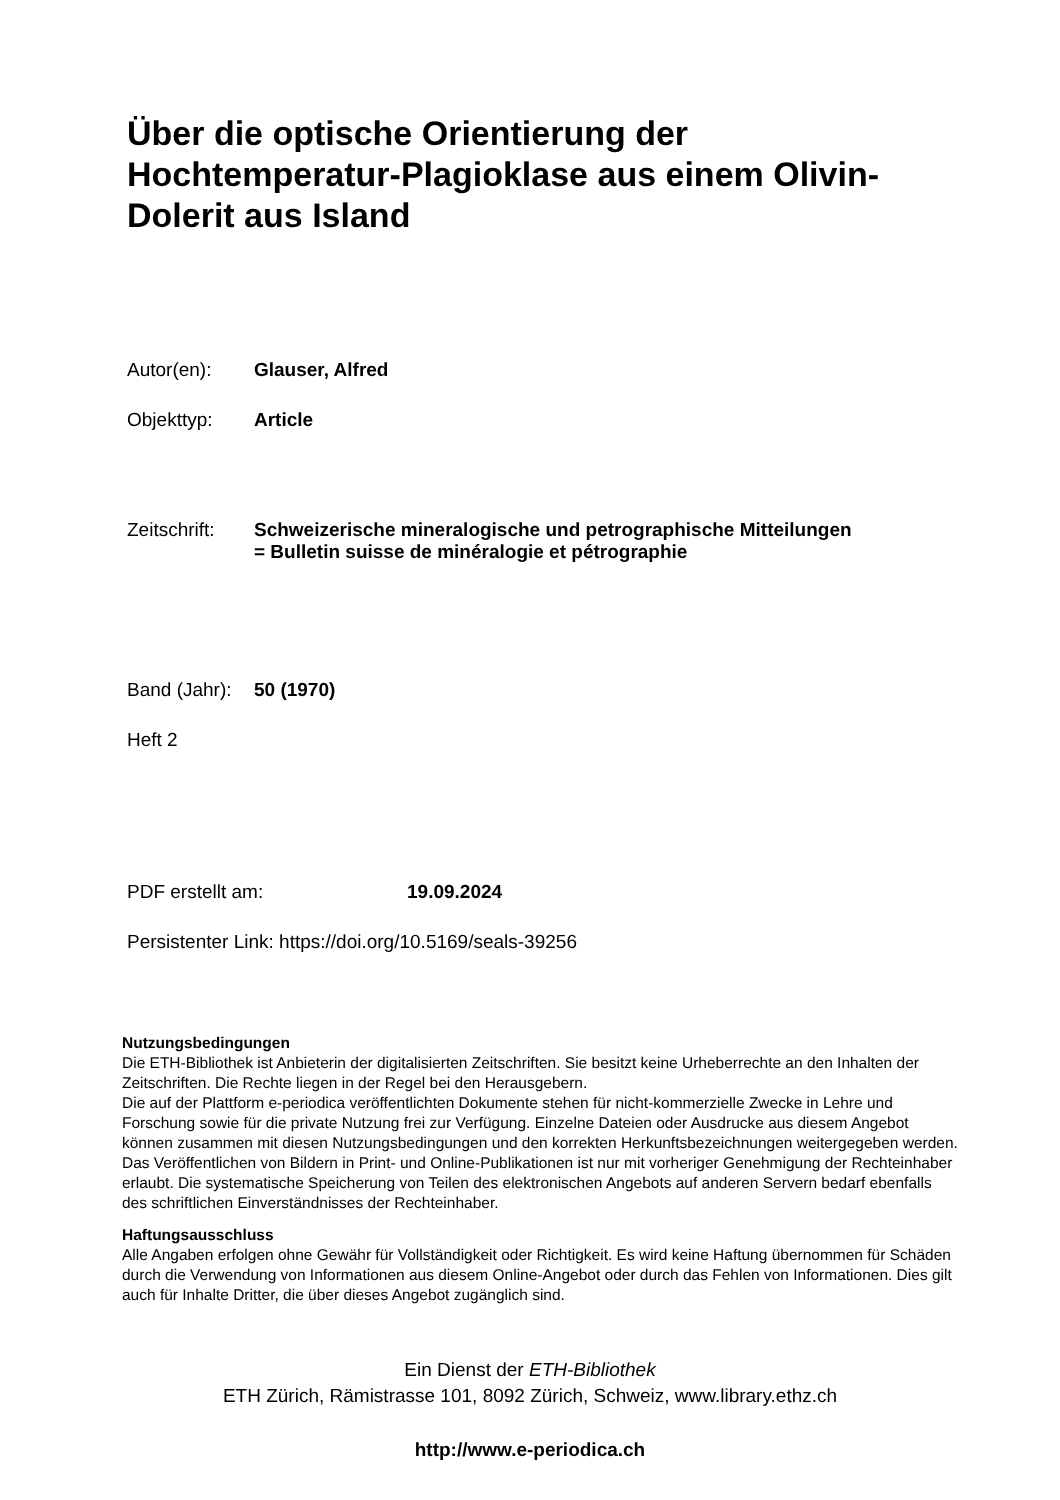Über die optische Orientierung der Hochtemperatur-Plagioklase aus einem Olivin-Dolerit aus Island
Autor(en): Glauser, Alfred
Objekttyp: Article
Zeitschrift:
Schweizerische mineralogische und petrographische Mitteilungen
= Bulletin suisse de minéralogie et pétrographie
Band (Jahr):
50 (1970)
Heft 2
PDF erstellt am: 19.09.2024
Persistenter Link: https://doi.org/10.5169/seals-39256
Nutzungsbedingungen
Die ETH-Bibliothek ist Anbieterin der digitalisierten Zeitschriften. Sie besitzt keine Urheberrechte an den Inhalten der Zeitschriften. Die Rechte liegen in der Regel bei den Herausgebern.
Die auf der Plattform e-periodica veröffentlichten Dokumente stehen für nicht-kommerzielle Zwecke in Lehre und Forschung sowie für die private Nutzung frei zur Verfügung. Einzelne Dateien oder Ausdrucke aus diesem Angebot können zusammen mit diesen Nutzungsbedingungen und den korrekten Herkunftsbezeichnungen weitergegeben werden.
Das Veröffentlichen von Bildern in Print- und Online-Publikationen ist nur mit vorheriger Genehmigung der Rechteinhaber erlaubt. Die systematische Speicherung von Teilen des elektronischen Angebots auf anderen Servern bedarf ebenfalls des schriftlichen Einverständnisses der Rechteinhaber.
Haftungsausschluss
Alle Angaben erfolgen ohne Gewähr für Vollständigkeit oder Richtigkeit. Es wird keine Haftung übernommen für Schäden durch die Verwendung von Informationen aus diesem Online-Angebot oder durch das Fehlen von Informationen. Dies gilt auch für Inhalte Dritter, die über dieses Angebot zugänglich sind.
Ein Dienst der ETH-Bibliothek
ETH Zürich, Rämistrasse 101, 8092 Zürich, Schweiz, www.library.ethz.ch
http://www.e-periodica.ch